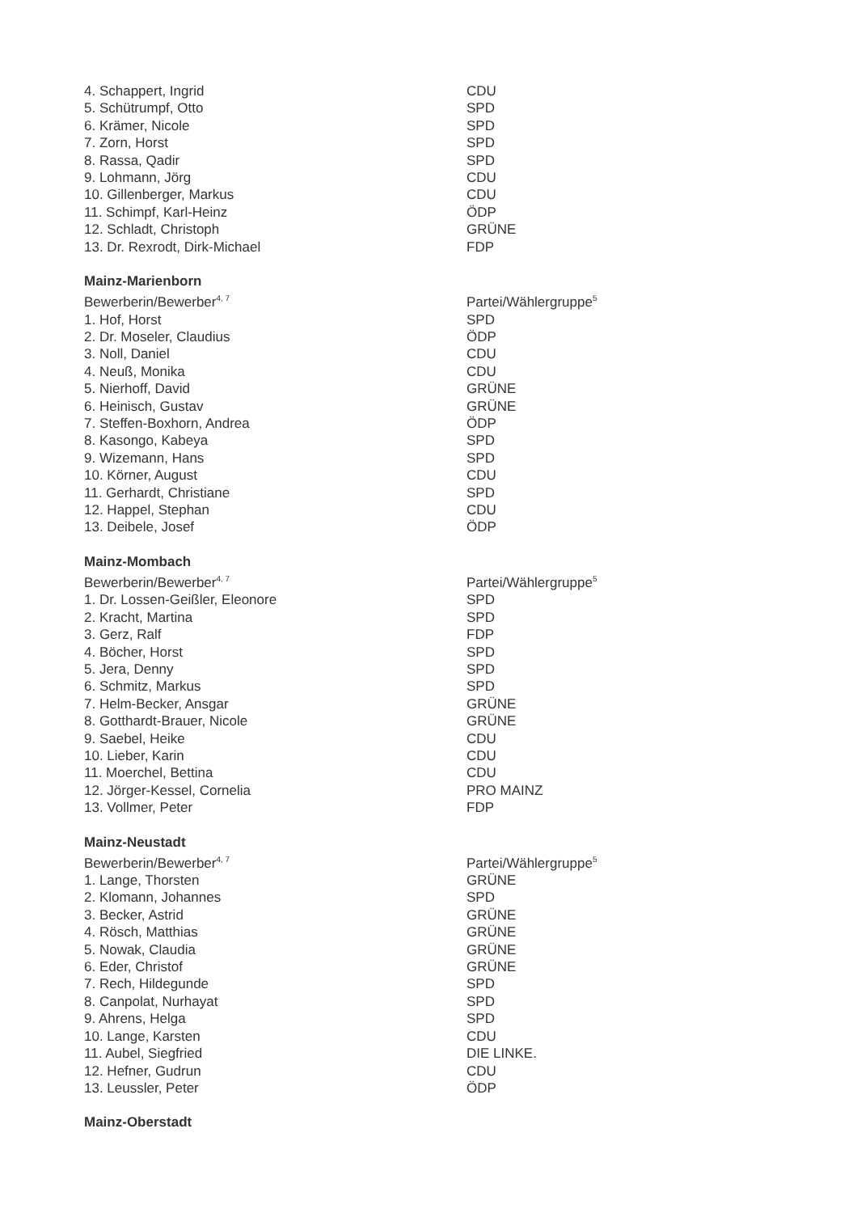| 4. Schappert, Ingrid | CDU |
| 5. Schütrumpf, Otto | SPD |
| 6. Krämer, Nicole | SPD |
| 7. Zorn, Horst | SPD |
| 8. Rassa, Qadir | SPD |
| 9. Lohmann, Jörg | CDU |
| 10. Gillenberger, Markus | CDU |
| 11. Schimpf, Karl-Heinz | ÖDP |
| 12. Schladt, Christoph | GRÜNE |
| 13. Dr. Rexrodt, Dirk-Michael | FDP |
| Mainz-Marienborn | |
| Bewerberin/Bewerber<sup>4, 7</sup> | Partei/Wählergruppe<sup>5</sup> |
| 1. Hof, Horst | SPD |
| 2. Dr. Moseler, Claudius | ÖDP |
| 3. Noll, Daniel | CDU |
| 4. Neuß, Monika | CDU |
| 5. Nierhoff, David | GRÜNE |
| 6. Heinisch, Gustav | GRÜNE |
| 7. Steffen-Boxhorn, Andrea | ÖDP |
| 8. Kasongo, Kabeya | SPD |
| 9. Wizemann, Hans | SPD |
| 10. Körner, August | CDU |
| 11. Gerhardt, Christiane | SPD |
| 12. Happel, Stephan | CDU |
| 13. Deibele, Josef | ÖDP |
| Mainz-Mombach | |
| Bewerberin/Bewerber<sup>4, 7</sup> | Partei/Wählergruppe<sup>5</sup> |
| 1. Dr. Lossen-Geißler, Eleonore | SPD |
| 2. Kracht, Martina | SPD |
| 3. Gerz, Ralf | FDP |
| 4. Böcher, Horst | SPD |
| 5. Jera, Denny | SPD |
| 6. Schmitz, Markus | SPD |
| 7. Helm-Becker, Ansgar | GRÜNE |
| 8. Gotthardt-Brauer, Nicole | GRÜNE |
| 9. Saebel, Heike | CDU |
| 10. Lieber, Karin | CDU |
| 11. Moerchel, Bettina | CDU |
| 12. Jörger-Kessel, Cornelia | PRO MAINZ |
| 13. Vollmer, Peter | FDP |
| Mainz-Neustadt | |
| Bewerberin/Bewerber<sup>4, 7</sup> | Partei/Wählergruppe<sup>5</sup> |
| 1. Lange, Thorsten | GRÜNE |
| 2. Klomann, Johannes | SPD |
| 3. Becker, Astrid | GRÜNE |
| 4. Rösch, Matthias | GRÜNE |
| 5. Nowak, Claudia | GRÜNE |
| 6. Eder, Christof | GRÜNE |
| 7. Rech, Hildegunde | SPD |
| 8. Canpolat, Nurhayat | SPD |
| 9. Ahrens, Helga | SPD |
| 10. Lange, Karsten | CDU |
| 11. Aubel, Siegfried | DIE LINKE. |
| 12. Hefner, Gudrun | CDU |
| 13. Leussler, Peter | ÖDP |
| Mainz-Oberstadt | |